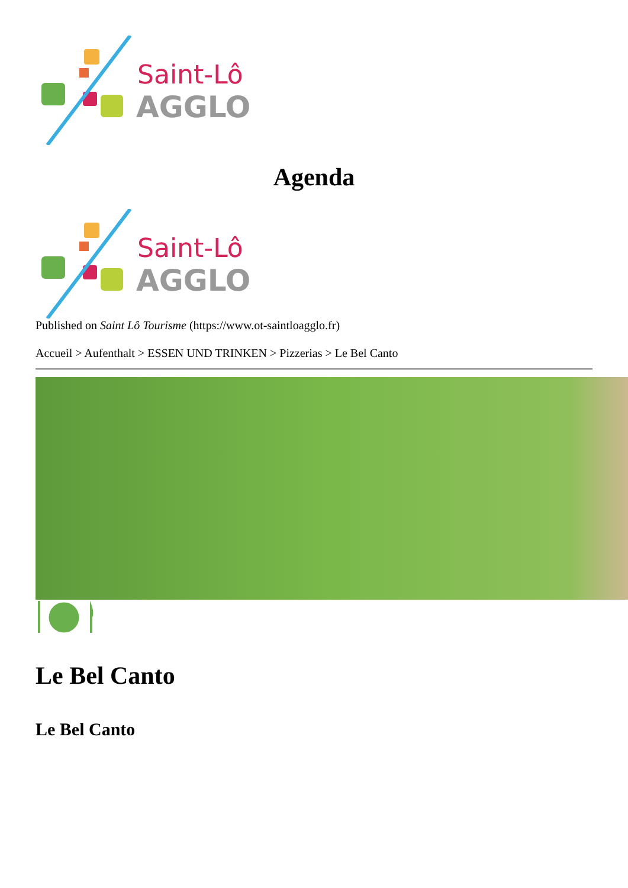Saint-Lô
AGGLO
Agenda
Saint-Lô
AGGLO
Published on Saint Lô Tourisme (https://www.ot-saintloagglo.fr)
Accueil > Aufenthalt > ESSEN UND TRINKEN > Pizzerias > Le Bel Canto
Le Bel Canto
Le Bel Canto